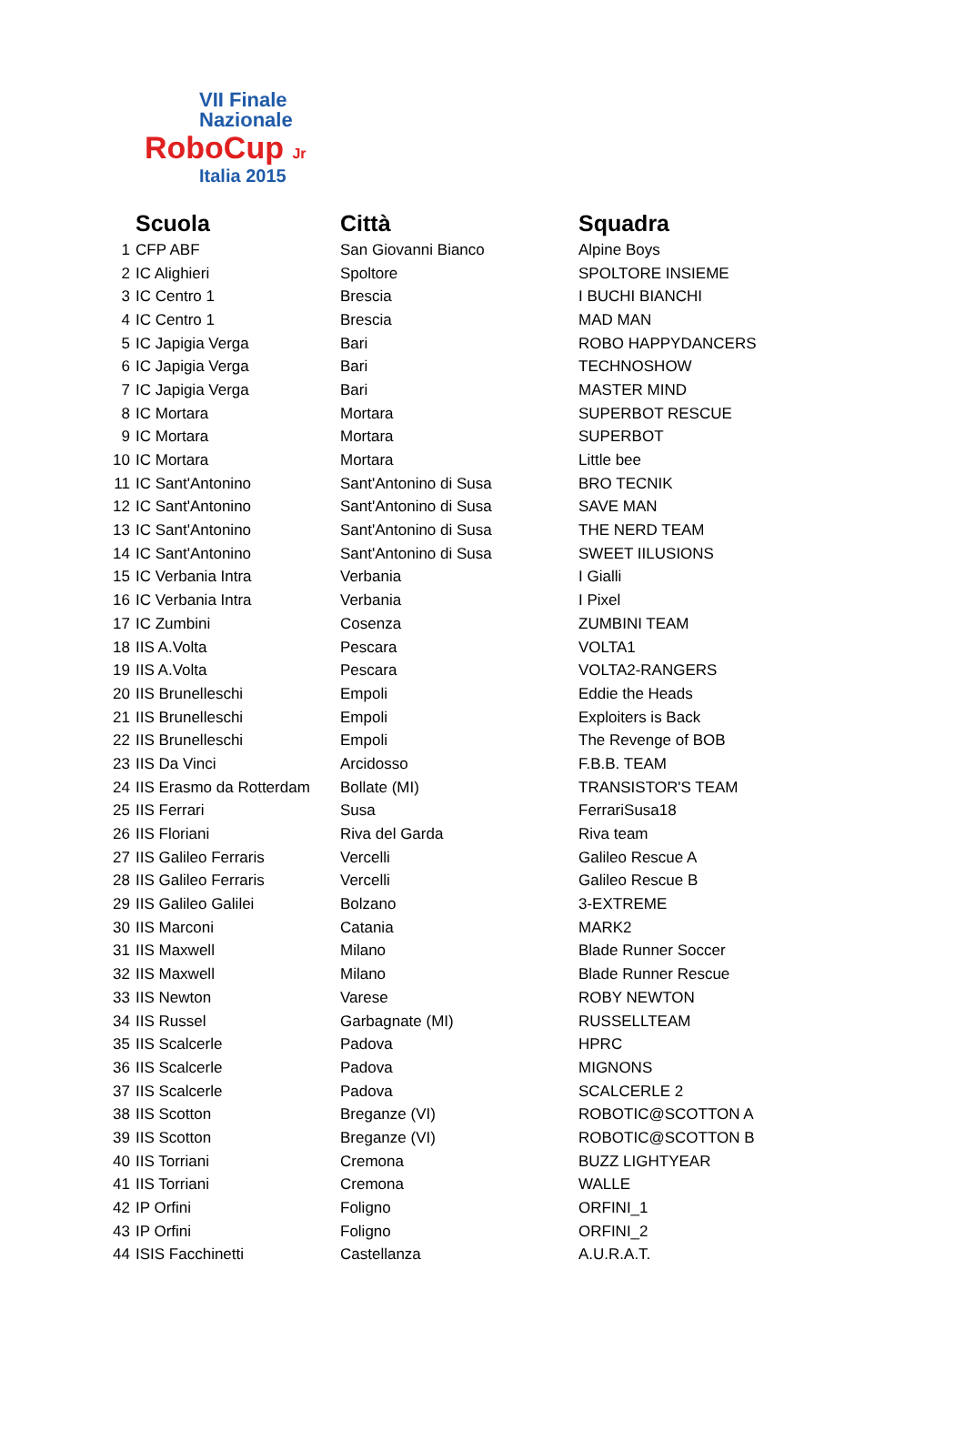VII Finale
Nazionale
RoboCup Jr
Italia 2015
| | Scuola | Città | Squadra |
| --- | --- | --- | --- |
| 1 | CFP ABF | San Giovanni Bianco | Alpine Boys |
| 2 | IC Alighieri | Spoltore | SPOLTORE INSIEME |
| 3 | IC Centro 1 | Brescia | I BUCHI BIANCHI |
| 4 | IC Centro 1 | Brescia | MAD MAN |
| 5 | IC Japigia Verga | Bari | ROBO HAPPYDANCERS |
| 6 | IC Japigia Verga | Bari | TECHNOSHOW |
| 7 | IC Japigia Verga | Bari | MASTER MIND |
| 8 | IC Mortara | Mortara | SUPERBOT RESCUE |
| 9 | IC Mortara | Mortara | SUPERBOT |
| 10 | IC Mortara | Mortara | Little bee |
| 11 | IC Sant'Antonino | Sant'Antonino di Susa | BRO TECNIK |
| 12 | IC Sant'Antonino | Sant'Antonino di Susa | SAVE MAN |
| 13 | IC Sant'Antonino | Sant'Antonino di Susa | THE NERD TEAM |
| 14 | IC Sant'Antonino | Sant'Antonino di Susa | SWEET IILUSIONS |
| 15 | IC Verbania Intra | Verbania | I Gialli |
| 16 | IC Verbania Intra | Verbania | I Pixel |
| 17 | IC Zumbini | Cosenza | ZUMBINI TEAM |
| 18 | IIS A.Volta | Pescara | VOLTA1 |
| 19 | IIS A.Volta | Pescara | VOLTA2-RANGERS |
| 20 | IIS Brunelleschi | Empoli | Eddie the Heads |
| 21 | IIS Brunelleschi | Empoli | Exploiters is Back |
| 22 | IIS Brunelleschi | Empoli | The Revenge of BOB |
| 23 | IIS Da Vinci | Arcidosso | F.B.B. TEAM |
| 24 | IIS Erasmo da Rotterdam | Bollate (MI) | TRANSISTOR'S TEAM |
| 25 | IIS Ferrari | Susa | FerrariSusa18 |
| 26 | IIS Floriani | Riva del Garda | Riva team |
| 27 | IIS Galileo Ferraris | Vercelli | Galileo Rescue A |
| 28 | IIS Galileo Ferraris | Vercelli | Galileo Rescue B |
| 29 | IIS Galileo Galilei | Bolzano | 3-EXTREME |
| 30 | IIS Marconi | Catania | MARK2 |
| 31 | IIS Maxwell | Milano | Blade Runner Soccer |
| 32 | IIS Maxwell | Milano | Blade Runner Rescue |
| 33 | IIS Newton | Varese | ROBY NEWTON |
| 34 | IIS Russel | Garbagnate (MI) | RUSSELLTEAM |
| 35 | IIS Scalcerle | Padova | HPRC |
| 36 | IIS Scalcerle | Padova | MIGNONS |
| 37 | IIS Scalcerle | Padova | SCALCERLE 2 |
| 38 | IIS Scotton | Breganze (VI) | ROBOTIC@SCOTTON A |
| 39 | IIS Scotton | Breganze (VI) | ROBOTIC@SCOTTON B |
| 40 | IIS Torriani | Cremona | BUZZ LIGHTYEAR |
| 41 | IIS Torriani | Cremona | WALLE |
| 42 | IP Orfini | Foligno | ORFINI_1 |
| 43 | IP Orfini | Foligno | ORFINI_2 |
| 44 | ISIS Facchinetti | Castellanza | A.U.R.A.T. |